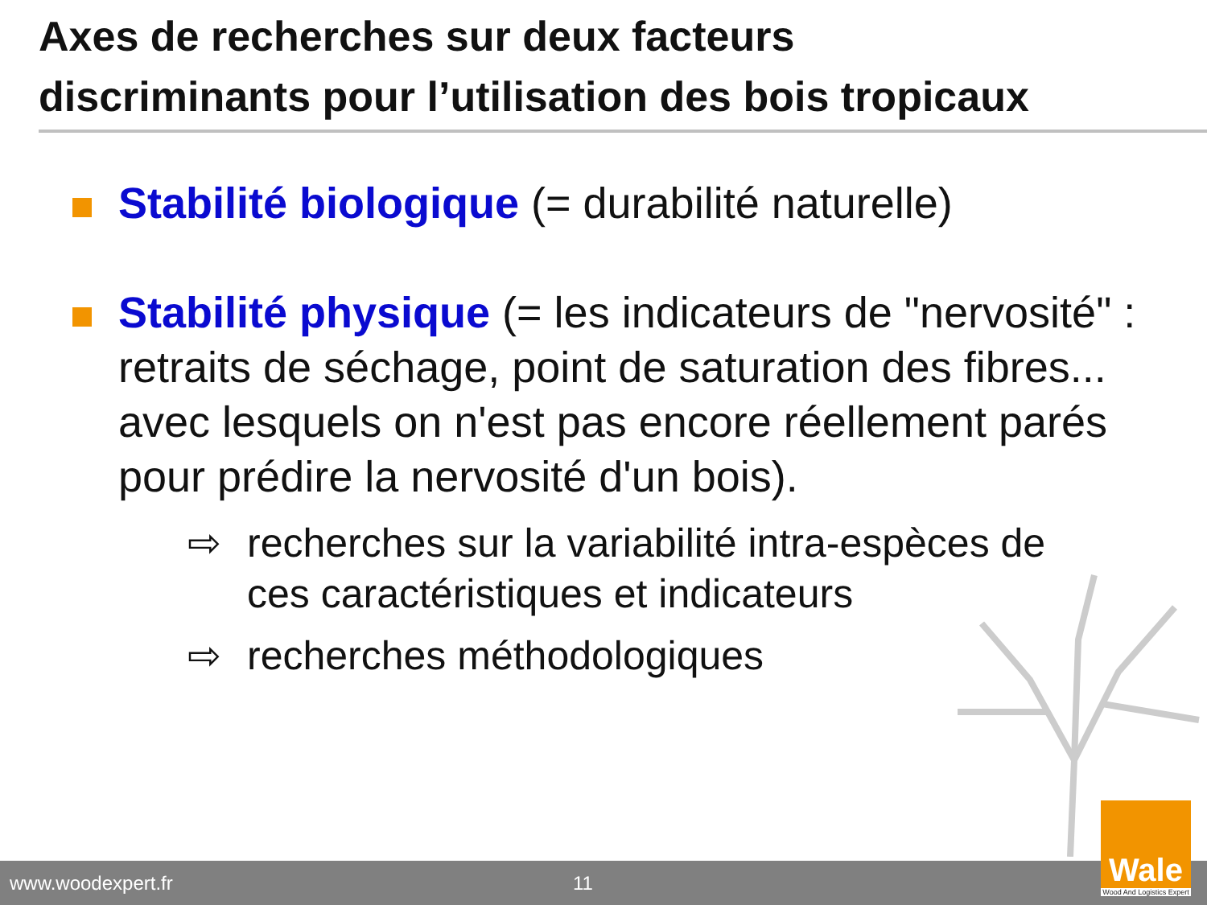Axes de recherches sur deux facteurs
discriminants pour l’utilisation des bois tropicaux
Stabilité biologique (= durabilité naturelle)
Stabilité physique (= les indicateurs de "nervosité" : retraits de séchage, point de saturation des fibres... avec lesquels on n'est pas encore réellement parés pour prédire la nervosité d'un bois).
⇨ recherches sur la variabilité intra-espèces de ces caractéristiques et indicateurs
⇨ recherches méthodologiques
www.woodexpert.fr 11
Wale
Wood And Logistics Expert